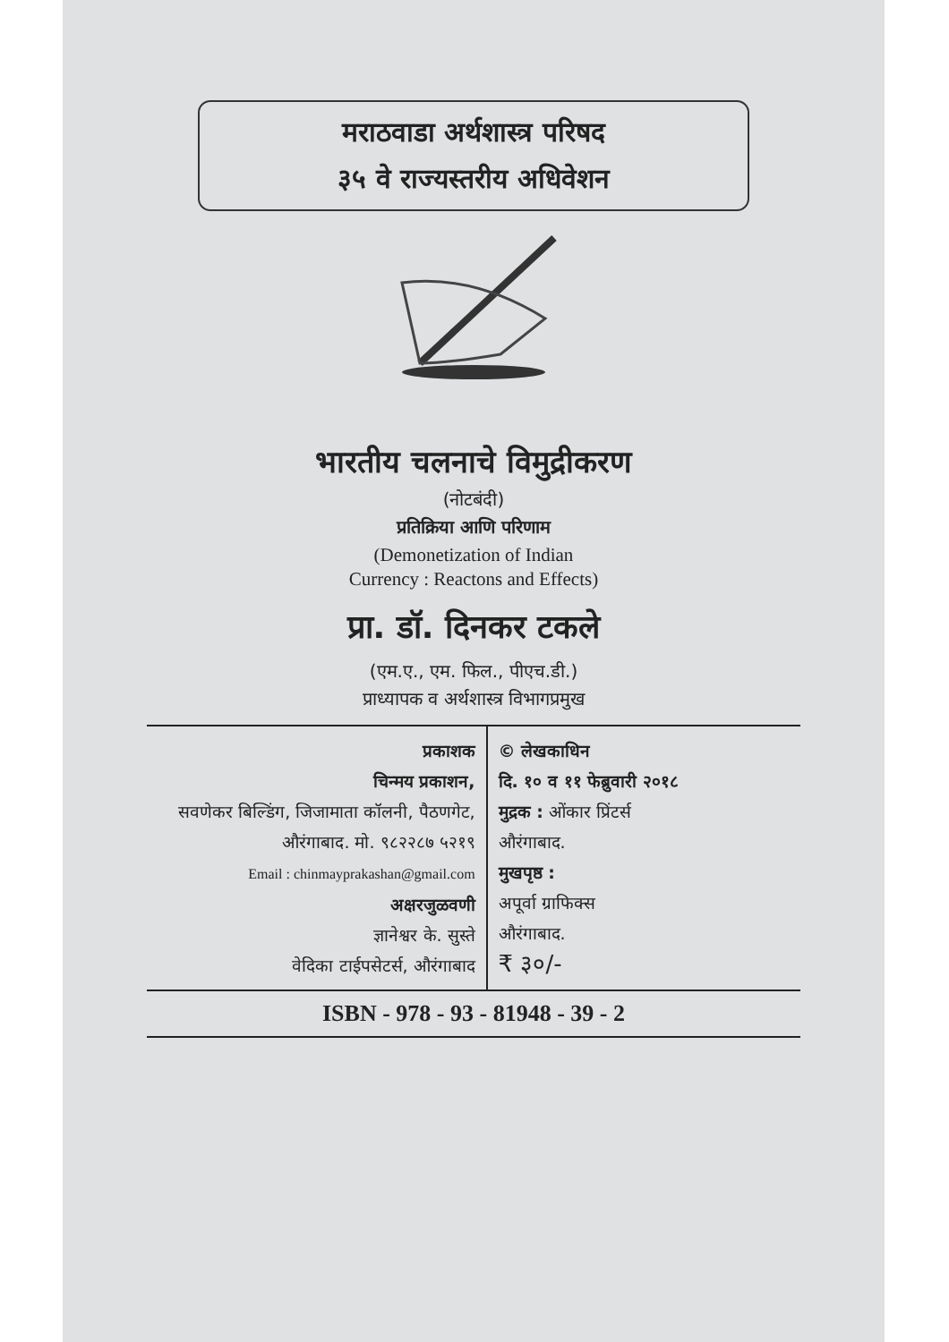मराठवाडा अर्थशास्त्र परिषद
३५ वे राज्यस्तरीय अधिवेशन
भारतीय चलनाचे विमुद्रीकरण
(नोटबंदी)
प्रतिक्रिया आणि परिणाम
(Demonetization of Indian
Currency : Reactons and Effects)
प्रा. डॉ. दिनकर टकले
(एम.ए., एम. फिल., पीएच.डी.)
प्राध्यापक व अर्थशास्त्र विभागप्रमुख
| प्रकाशक चिन्मय प्रकाशन, सवणेकर बिल्डिंग, जिजामाता कॉलनी, पैठणगेट, औरंगाबाद. मो. ९८२२८७ ५२१९ Email : chinmayprakashan@gmail.com अक्षरजुळवणी ज्ञानेश्वर के. सुस्ते वेदिका टाईपसेटर्स, औरंगाबाद | © लेखकाधिन दि. १० व ११ फेब्रुवारी २०१८ मुद्रक : ओंकार प्रिंटर्स औरंगाबाद. मुखपृष्ठ : अपूर्वा ग्राफिक्स औरंगाबाद. ₹ ३०/- |
ISBN - 978 - 93 - 81948 - 39 - 2